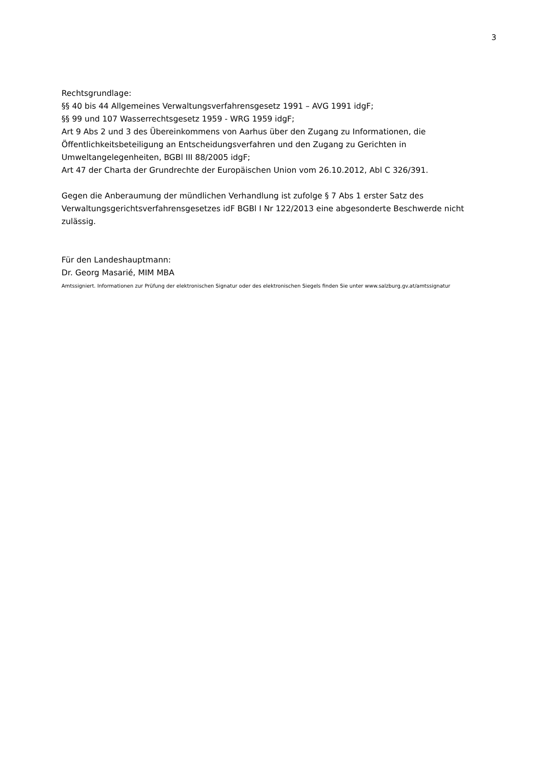3
Rechtsgrundlage:
§§ 40 bis 44 Allgemeines Verwaltungsverfahrensgesetz 1991 – AVG 1991 idgF;
§§ 99 und 107 Wasserrechtsgesetz 1959 - WRG 1959 idgF;
Art 9 Abs 2 und 3 des Übereinkommens von Aarhus über den Zugang zu Informationen, die Öffentlichkeitsbeteiligung an Entscheidungsverfahren und den Zugang zu Gerichten in Umweltangelegenheiten, BGBl III 88/2005 idgF;
Art 47 der Charta der Grundrechte der Europäischen Union vom 26.10.2012, Abl C 326/391.
Gegen die Anberaumung der mündlichen Verhandlung ist zufolge § 7 Abs 1 erster Satz des Verwaltungsgerichtsverfahrensgesetzes idF BGBl I Nr 122/2013 eine abgesonderte Beschwerde nicht zulässig.
Für den Landeshauptmann:
Dr. Georg Masarié, MIM MBA
Amtssigniert. Informationen zur Prüfung der elektronischen Signatur oder des elektronischen Siegels finden Sie unter www.salzburg.gv.at/amtssignatur